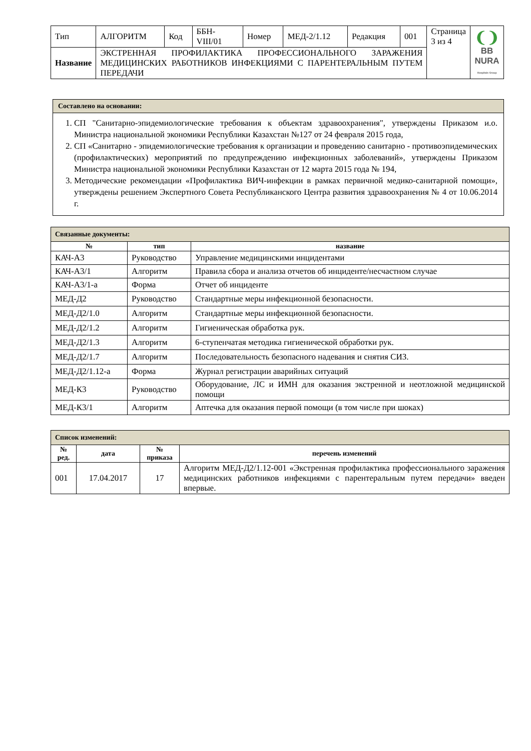| Тип | АЛГОРИТМ | Код | ББН-VIII/01 | Номер | МЕД-2/1.12 | Редакция | 001 | Страница 3 из 4 | ❨❩ BB NURA Hospitals Group |
| Название | ЭКСТРЕННАЯ ПРОФИЛАКТИКА ПРОФЕССИОНАЛЬНОГО ЗАРАЖЕНИЯ МЕДИЦИНСКИХ РАБОТНИКОВ ИНФЕКЦИЯМИ С ПАРЕНТЕРАЛЬНЫМ ПУТЕМ ПЕРЕДАЧИ | | | | | | | | |
Составлено на основании:
1. СП "Санитарно-эпидемиологические требования к объектам здравоохранения", утверждены Приказом и.о. Министра национальной экономики Республики Казахстан №127 от 24 февраля 2015 года,
2. СП «Санитарно - эпидемиологические требования к организации и проведению санитарно - противоэпидемических (профилактических) мероприятий по предупреждению инфекционных заболеваний», утверждены Приказом Министра национальной экономики Республики Казахстан от 12 марта 2015 года № 194,
3. Методические рекомендации «Профилактика ВИЧ-инфекции в рамках первичной медико-санитарной помощи», утверждены решением Экспертного Совета Республиканского Центра развития здравоохранения № 4 от 10.06.2014 г.
| Связанные документы: | | |
| № | тип | название |
| КАЧ-А3 | Руководство | Управление медицинскими инцидентами |
| КАЧ-А3/1 | Алгоритм | Правила сбора и анализа отчетов об инциденте/несчастном случае |
| КАЧ-А3/1-а | Форма | Отчет об инциденте |
| МЕД-Д2 | Руководство | Стандартные меры инфекционной безопасности. |
| МЕД-Д2/1.0 | Алгоритм | Стандартные меры инфекционной безопасности. |
| МЕД-Д2/1.2 | Алгоритм | Гигиеническая обработка рук. |
| МЕД-Д2/1.3 | Алгоритм | 6-ступенчатая методика гигиенической обработки рук. |
| МЕД-Д2/1.7 | Алгоритм | Последовательность безопасного надевания и снятия СИЗ. |
| МЕД-Д2/1.12-а | Форма | Журнал регистрации аварийных ситуаций |
| МЕД-К3 | Руководство | Оборудование, ЛС и ИМН для оказания экстренной и неотложной медицинской помощи |
| МЕД-К3/1 | Алгоритм | Аптечка для оказания первой помощи (в том числе при шоках) |
| Список изменений: | | | |
| № ред. | дата | № приказа | перечень изменений |
| 001 | 17.04.2017 | 17 | Алгоритм МЕД-Д2/1.12-001 «Экстренная профилактика профессионального заражения медицинских работников инфекциями с парентеральным путем передачи» введен впервые. |